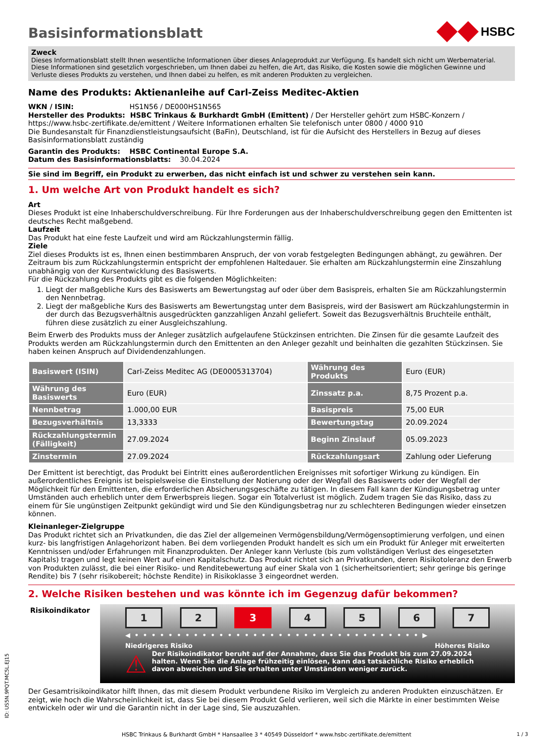Basisinformationsblatt
HSBC
Zweck
Dieses Informationsblatt stellt Ihnen wesentliche Informationen über dieses Anlageprodukt zur Verfügung. Es handelt sich nicht um Werbematerial. Diese Informationen sind gesetzlich vorgeschrieben, um Ihnen dabei zu helfen, die Art, das Risiko, die Kosten sowie die möglichen Gewinne und Verluste dieses Produkts zu verstehen, und Ihnen dabei zu helfen, es mit anderen Produkten zu vergleichen.
Name des Produkts: Aktienanleihe auf Carl-Zeiss Meditec-Aktien
WKN / ISIN: HS1N56 / DE000HS1N565
Hersteller des Produkts: HSBC Trinkaus & Burkhardt GmbH (Emittent) / Der Hersteller gehört zum HSBC-Konzern / https://www.hsbc-zertifikate.de/emittent / Weitere Informationen erhalten Sie telefonisch unter 0800 / 4000 910
Die Bundesanstalt für Finanzdienstleistungsaufsicht (BaFin), Deutschland, ist für die Aufsicht des Herstellers in Bezug auf dieses Basisinformationsblatt zuständig
Garantin des Produkts: HSBC Continental Europe S.A.
Datum des Basisinformationsblatts: 30.04.2024
Sie sind im Begriff, ein Produkt zu erwerben, das nicht einfach ist und schwer zu verstehen sein kann.
1. Um welche Art von Produkt handelt es sich?
Art
Dieses Produkt ist eine Inhaberschuldverschreibung. Für Ihre Forderungen aus der Inhaberschuldverschreibung gegen den Emittenten ist deutsches Recht maßgebend.
Laufzeit
Das Produkt hat eine feste Laufzeit und wird am Rückzahlungstermin fällig.
Ziele
Ziel dieses Produkts ist es, Ihnen einen bestimmbaren Anspruch, der von vorab festgelegten Bedingungen abhängt, zu gewähren. Der Zeitraum bis zum Rückzahlungstermin entspricht der empfohlenen Haltedauer. Sie erhalten am Rückzahlungstermin eine Zinszahlung unabhängig von der Kursentwicklung des Basiswerts.
Für die Rückzahlung des Produkts gibt es die folgenden Möglichkeiten:
1. Liegt der maßgebliche Kurs des Basiswerts am Bewertungstag auf oder über dem Basispreis, erhalten Sie am Rückzahlungstermin den Nennbetrag.
2. Liegt der maßgebliche Kurs des Basiswerts am Bewertungstag unter dem Basispreis, wird der Basiswert am Rückzahlungstermin in der durch das Bezugsverhältnis ausgedrückten ganzzahligen Anzahl geliefert. Soweit das Bezugsverhältnis Bruchteile enthält, führen diese zusätzlich zu einer Ausgleichszahlung.
Beim Erwerb des Produkts muss der Anleger zusätzlich aufgelaufene Stückzinsen entrichten. Die Zinsen für die gesamte Laufzeit des Produkts werden am Rückzahlungstermin durch den Emittenten an den Anleger gezahlt und beinhalten die gezahlten Stückzinsen. Sie haben keinen Anspruch auf Dividendenzahlungen.
| Basiswert (ISIN) | Carl-Zeiss Meditec AG (DE0005313704) | Währung des Produkts | Euro (EUR) |
| Währung des Basiswerts | Euro (EUR) | Zinssatz p.a. | 8,75 Prozent p.a. |
| Nennbetrag | 1.000,00 EUR | Basispreis | 75,00 EUR |
| Bezugsverhältnis | 13,3333 | Bewertungstag | 20.09.2024 |
| Rückzahlungstermin (Fälligkeit) | 27.09.2024 | Beginn Zinslauf | 05.09.2023 |
| Zinstermin | 27.09.2024 | Rückzahlungsart | Zahlung oder Lieferung |
Der Emittent ist berechtigt, das Produkt bei Eintritt eines außerordentlichen Ereignisses mit sofortiger Wirkung zu kündigen. Ein außerordentliches Ereignis ist beispielsweise die Einstellung der Notierung oder der Wegfall des Basiswerts oder der Wegfall der Möglichkeit für den Emittenten, die erforderlichen Absicherungsgeschäfte zu tätigen. In diesem Fall kann der Kündigungsbetrag unter Umständen auch erheblich unter dem Erwerbspreis liegen. Sogar ein Totalverlust ist möglich. Zudem tragen Sie das Risiko, dass zu einem für Sie ungünstigen Zeitpunkt gekündigt wird und Sie den Kündigungsbetrag nur zu schlechteren Bedingungen wieder einsetzen können.
Kleinanleger-Zielgruppe
Das Produkt richtet sich an Privatkunden, die das Ziel der allgemeinen Vermögensbildung/Vermögensoptimierung verfolgen, und einen kurz- bis langfristigen Anlagehorizont haben. Bei dem vorliegenden Produkt handelt es sich um ein Produkt für Anleger mit erweiterten Kenntnissen und/oder Erfahrungen mit Finanzprodukten. Der Anleger kann Verluste (bis zum vollständigen Verlust des eingesetzten Kapitals) tragen und legt keinen Wert auf einen Kapitalschutz. Das Produkt richtet sich an Privatkunden, deren Risikotoleranz den Erwerb von Produkten zulässt, die bei einer Risiko- und Renditebewertung auf einer Skala von 1 (sicherheitsorientiert; sehr geringe bis geringe Rendite) bis 7 (sehr risikobereit; höchste Rendite) in Risikoklasse 3 eingeordnet werden.
2. Welche Risiken bestehen und was könnte ich im Gegenzug dafür bekommen?
Risikoindikator
1 2 3 4 5 6 7
◀ • • • • • • • • • • • • • • • • • • • • • • • • • • • • • • • • • • ▶
Niedrigeres Risiko Höheres Risiko
⚠
Der Risikoindikator beruht auf der Annahme, dass Sie das Produkt bis zum 27.09.2024 halten. Wenn Sie die Anlage frühzeitig einlösen, kann das tatsächliche Risiko erheblich davon abweichen und Sie erhalten unter Umständen weniger zurück.
Der Gesamtrisikoindikator hilft Ihnen, das mit diesem Produkt verbundene Risiko im Vergleich zu anderen Produkten einzuschätzen. Er zeigt, wie hoch die Wahrscheinlichkeit ist, dass Sie bei diesem Produkt Geld verlieren, weil sich die Märkte in einer bestimmten Weise entwickeln oder wir und die Garantin nicht in der Lage sind, Sie auszuzahlen.
ID: US5N.9PQT.MC5L.EJ15
HSBC Trinkaus & Burkhardt GmbH * Hansaallee 3 * 40549 Düsseldorf * www.hsbc-zertifikate.de/emittent 1 / 3